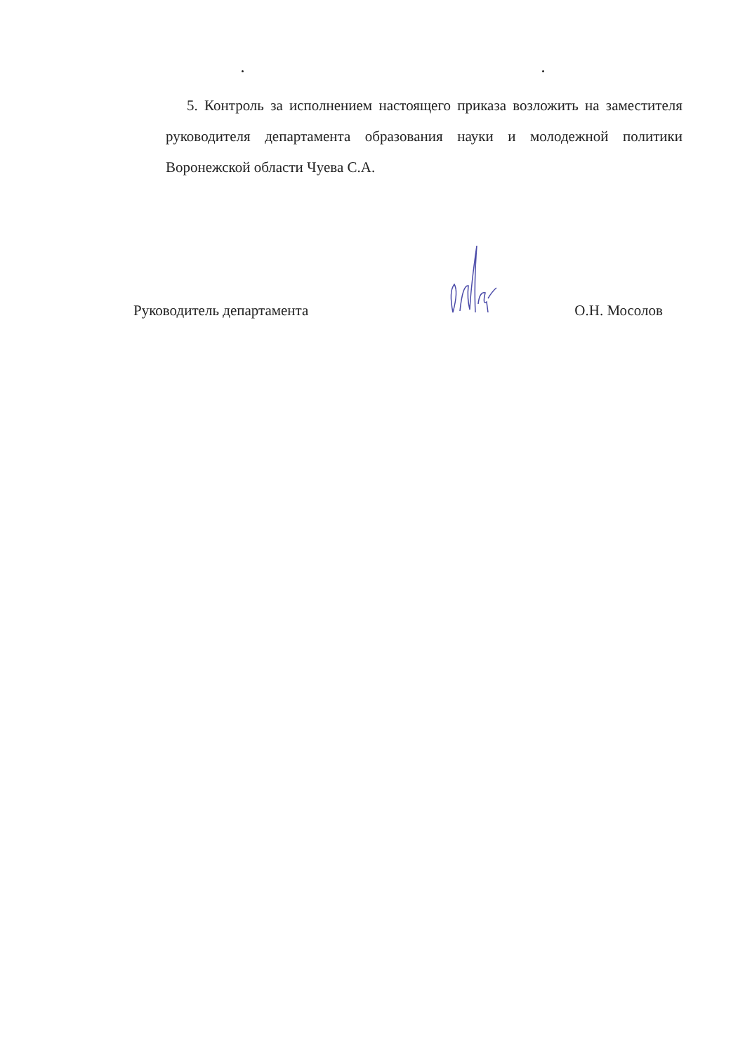5. Контроль за исполнением настоящего приказа возложить на заместителя руководителя департамента образования науки и молодежной политики Воронежской области Чуева С.А.
Руководитель департамента О.Н. Мосолов